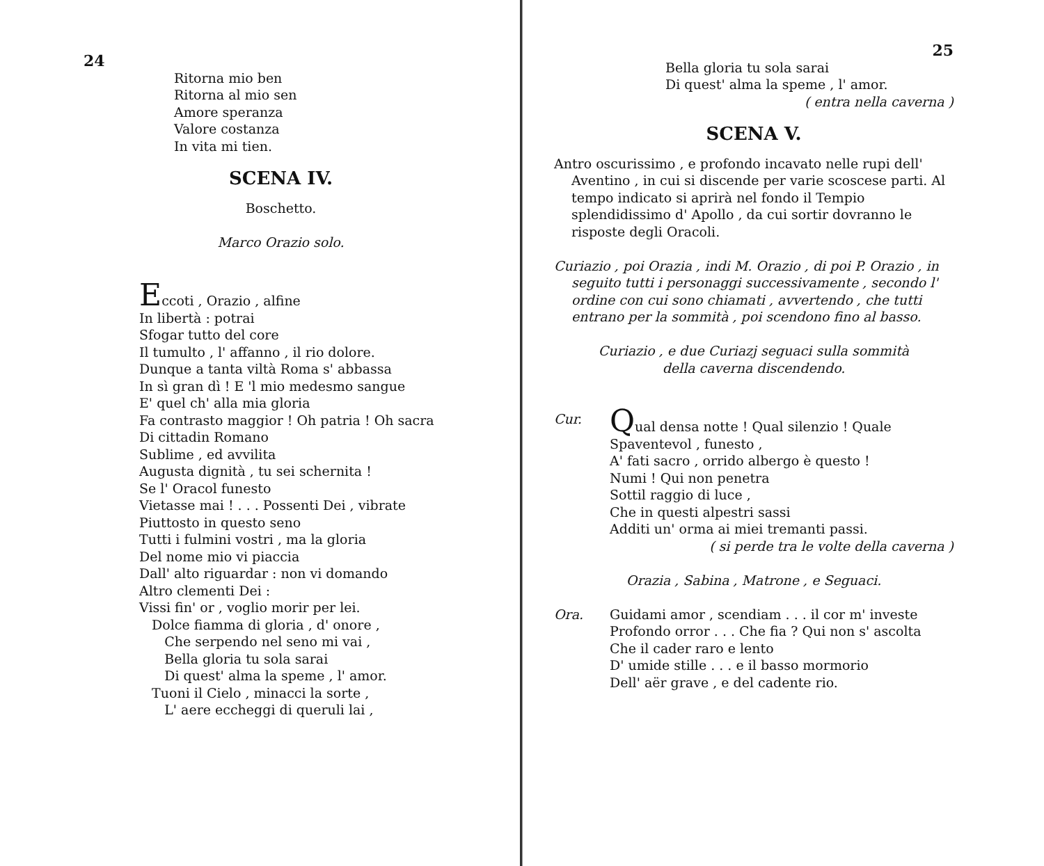24
Ritorna mio ben
Ritorna al mio sen
Amore speranza
Valore costanza
In vita mi tien.
SCENA IV.
Boschetto.
Marco Orazio solo.
Eccoti , Orazio , alfine
In libertà : potrai
Sfogar tutto del core
Il tumulto , l' affanno , il rio dolore.
Dunque a tanta viltà Roma s' abbassa
In sì gran dì ! E 'l mio medesmo sangue
E' quel ch' alla mia gloria
Fa contrasto maggior ! Oh patria ! Oh sacra
Di cittadin Romano
Sublime , ed avvilita
Augusta dignità , tu sei schernita !
Se l' Oracol funesto
Vietasse mai ! . . . Possenti Dei , vibrate
Piuttosto in questo seno
Tutti i fulmini vostri , ma la gloria
Del nome mio vi piaccia
Dall' alto riguardar : non vi domando
Altro clementi Dei :
Vissi fin' or , voglio morir per lei.
Dolce fiamma di gloria , d' onore ,
Che serpendo nel seno mi vai ,
Bella gloria tu sola sarai
Di quest' alma la speme , l' amor.
Tuoni il Cielo , minacci la sorte ,
L' aere eccheggi di queruli lai ,
25
Bella gloria tu sola sarai
Di quest' alma la speme , l' amor.
( entra nella caverna )
SCENA V.
Antro oscurissimo , e profondo incavato nelle rupi dell' Aventino , in cui si discende per varie scoscese parti. Al tempo indicato si aprirà nel fondo il Tempio splendidissimo d' Apollo , da cui sortir dovranno le risposte degli Oracoli.
Curiazio , poi Orazia , indi M. Orazio , di poi P. Orazio , in seguito tutti i personaggi successivamente , secondo l' ordine con cui sono chiamati , avvertendo , che tutti entrano per la sommità , poi scendono fino al basso.
Curiazio , e due Curiazj seguaci sulla sommità
della caverna discendendo.
Cur.
Qual densa notte ! Qual silenzio ! Quale
Spaventevol , funesto ,
A' fati sacro , orrido albergo è questo !
Numi ! Qui non penetra
Sottil raggio di luce ,
Che in questi alpestri sassi
Additi un' orma ai miei tremanti passi.
( si perde tra le volte della caverna )
Orazia , Sabina , Matrone , e Seguaci.
Ora. Guidami amor , scendiam . . . il cor m' investe
Profondo orror . . . Che fia ? Qui non s' ascolta
Che il cader raro e lento
D' umide stille . . . e il basso mormorio
Dell' aër grave , e del cadente rio.